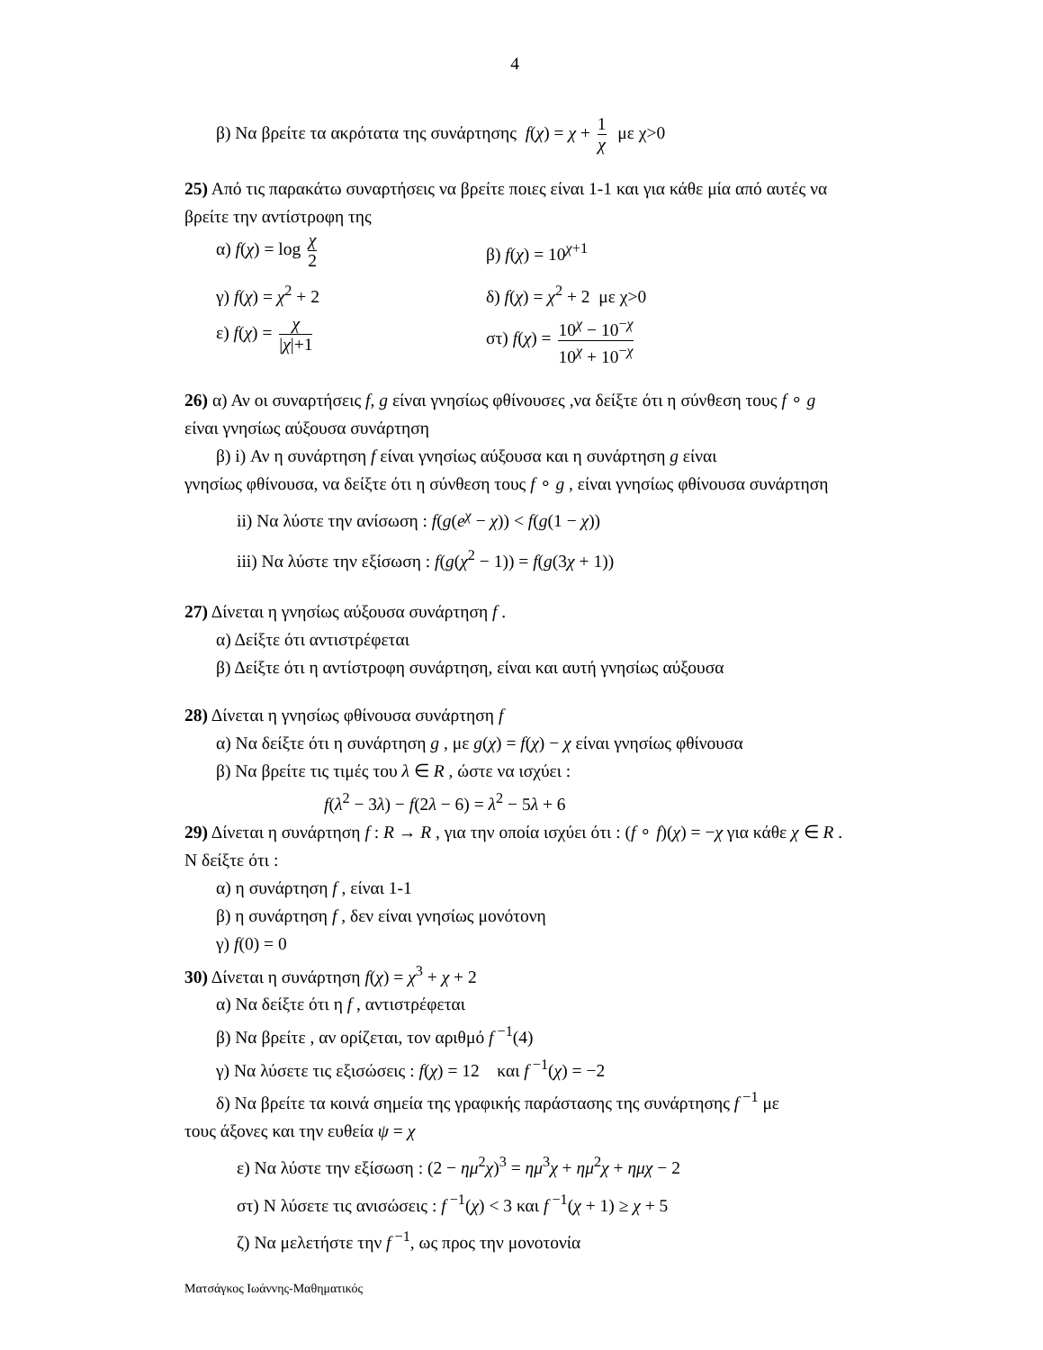4
β) Να βρείτε τα ακρότατα της συνάρτησης f(χ) = χ + 1 χ με χ>0
25) Από τις παρακάτω συναρτήσεις να βρείτε ποιες είναι 1-1 και για κάθε μία από αυτές να βρείτε την αντίστροφη της
α) f(χ) = log χ 2
β) f(χ) = 10<sup>χ+1</sup>
γ) f(χ) = χ<sup>2</sup> + 2 δ) f(χ) = χ<sup>2</sup> + 2 με χ>0
ε) f(χ) = χ |χ|+1
στ) f(χ) = 10<sup>χ</sup> − 10<sup>−χ</sup> 10<sup>χ</sup> + 10<sup>−χ</sup>
26) α) Αν οι συναρτήσεις f, g είναι γνησίως φθίνουσες ,να δείξτε ότι η σύνθεση τους f ∘ g είναι γνησίως αύξουσα συνάρτηση
β) i) Αν η συνάρτηση f είναι γνησίως αύξουσα και η συνάρτηση g είναι
γνησίως φθίνουσα, να δείξτε ότι η σύνθεση τους f ∘ g , είναι γνησίως φθίνουσα συνάρτηση
ii) Να λύστε την ανίσωση : f(g(e<sup>χ</sup> − χ)) < f(g(1 − χ))
iii) Να λύστε την εξίσωση : f(g(χ<sup>2</sup> − 1)) = f(g(3χ + 1))
27) Δίνεται η γνησίως αύξουσα συνάρτηση f .
α) Δείξτε ότι αντιστρέφεται
β) Δείξτε ότι η αντίστροφη συνάρτηση, είναι και αυτή γνησίως αύξουσα
28) Δίνεται η γνησίως φθίνουσα συνάρτηση f
α) Να δείξτε ότι η συνάρτηση g , με g(χ) = f(χ) − χ είναι γνησίως φθίνουσα
β) Να βρείτε τις τιμές του λ ∈ R , ώστε να ισχύει :
f(λ<sup>2</sup> − 3λ) − f(2λ − 6) = λ<sup>2</sup> − 5λ + 6
29) Δίνεται η συνάρτηση f : R → R , για την οποία ισχύει ότι : (f ∘ f)(χ) = −χ για κάθε χ ∈ R . Ν δείξτε ότι :
α) η συνάρτηση f , είναι 1-1
β) η συνάρτηση f , δεν είναι γνησίως μονότονη
γ) f(0) = 0
30) Δίνεται η συνάρτηση f(χ) = χ<sup>3</sup> + χ + 2
α) Να δείξτε ότι η f , αντιστρέφεται
β) Να βρείτε , αν ορίζεται, τον αριθμό f<sup>−1</sup>(4)
γ) Να λύσετε τις εξισώσεις : f(χ) = 12 και f<sup>−1</sup>(χ) = −2
δ) Να βρείτε τα κοινά σημεία της γραφικής παράστασης της συνάρτησης f<sup>−1</sup> με
τους άξονες και την ευθεία ψ = χ
ε) Να λύστε την εξίσωση : (2 − ημ<sup>2</sup>χ)<sup>3</sup> = ημ<sup>3</sup>χ + ημ<sup>2</sup>χ + ημχ − 2
στ) Ν λύσετε τις ανισώσεις : f<sup>−1</sup>(χ) < 3 και f<sup>−1</sup>(χ + 1) ≥ χ + 5
ζ) Να μελετήστε την f<sup>−1</sup>, ως προς την μονοτονία
Ματσάγκος Ιωάννης-Μαθηματικός